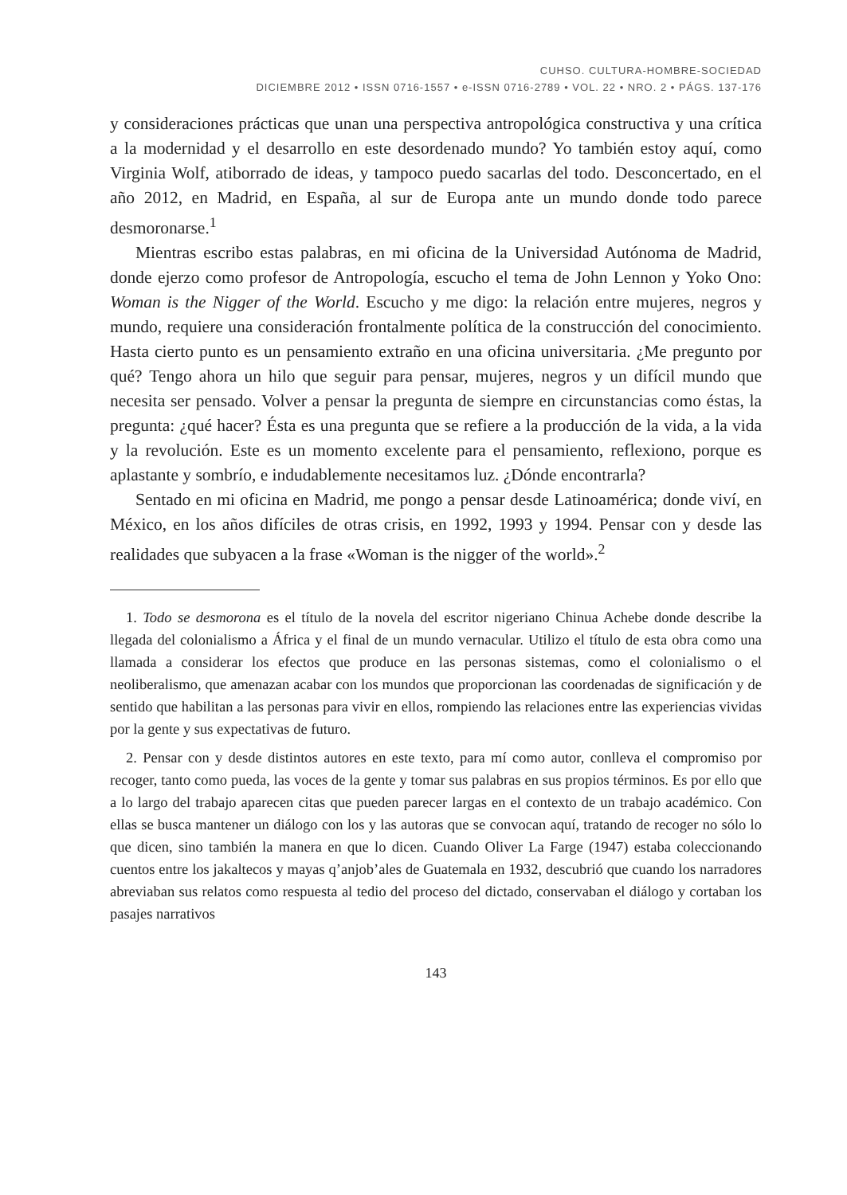CUHSO. CULTURA-HOMBRE-SOCIEDAD
DICIEMBRE 2012 • ISSN 0716-1557 • e-ISSN 0716-2789 • VOL. 22 • NRO. 2 • PÁGS. 137-176
y consideraciones prácticas que unan una perspectiva antropológica constructiva y una crítica a la modernidad y el desarrollo en este desordenado mundo? Yo también estoy aquí, como Virginia Wolf, atiborrado de ideas, y tampoco puedo sacarlas del todo. Desconcertado, en el año 2012, en Madrid, en España, al sur de Europa ante un mundo donde todo parece desmoronarse.<sup>1</sup>
Mientras escribo estas palabras, en mi oficina de la Universidad Autónoma de Madrid, donde ejerzo como profesor de Antropología, escucho el tema de John Lennon y Yoko Ono: Woman is the Nigger of the World. Escucho y me digo: la relación entre mujeres, negros y mundo, requiere una consideración frontalmente política de la construcción del conocimiento. Hasta cierto punto es un pensamiento extraño en una oficina universitaria. ¿Me pregunto por qué? Tengo ahora un hilo que seguir para pensar, mujeres, negros y un difícil mundo que necesita ser pensado. Volver a pensar la pregunta de siempre en circunstancias como éstas, la pregunta: ¿qué hacer? Ésta es una pregunta que se refiere a la producción de la vida, a la vida y la revolución. Este es un momento excelente para el pensamiento, reflexiono, porque es aplastante y sombrío, e indudablemente necesitamos luz. ¿Dónde encontrarla?
Sentado en mi oficina en Madrid, me pongo a pensar desde Latinoamérica; donde viví, en México, en los años difíciles de otras crisis, en 1992, 1993 y 1994. Pensar con y desde las realidades que subyacen a la frase «Woman is the nigger of the world».<sup>2</sup>
1. Todo se desmorona es el título de la novela del escritor nigeriano Chinua Achebe donde describe la llegada del colonialismo a África y el final de un mundo vernacular. Utilizo el título de esta obra como una llamada a considerar los efectos que produce en las personas sistemas, como el colonialismo o el neoliberalismo, que amenazan acabar con los mundos que proporcionan las coordenadas de significación y de sentido que habilitan a las personas para vivir en ellos, rompiendo las relaciones entre las experiencias vividas por la gente y sus expectativas de futuro.
2. Pensar con y desde distintos autores en este texto, para mí como autor, conlleva el compromiso por recoger, tanto como pueda, las voces de la gente y tomar sus palabras en sus propios términos. Es por ello que a lo largo del trabajo aparecen citas que pueden parecer largas en el contexto de un trabajo académico. Con ellas se busca mantener un diálogo con los y las autoras que se convocan aquí, tratando de recoger no sólo lo que dicen, sino también la manera en que lo dicen. Cuando Oliver La Farge (1947) estaba coleccionando cuentos entre los jakaltecos y mayas q’anjob’ales de Guatemala en 1932, descubrió que cuando los narradores abreviaban sus relatos como respuesta al tedio del proceso del dictado, conservaban el diálogo y cortaban los pasajes narrativos
143